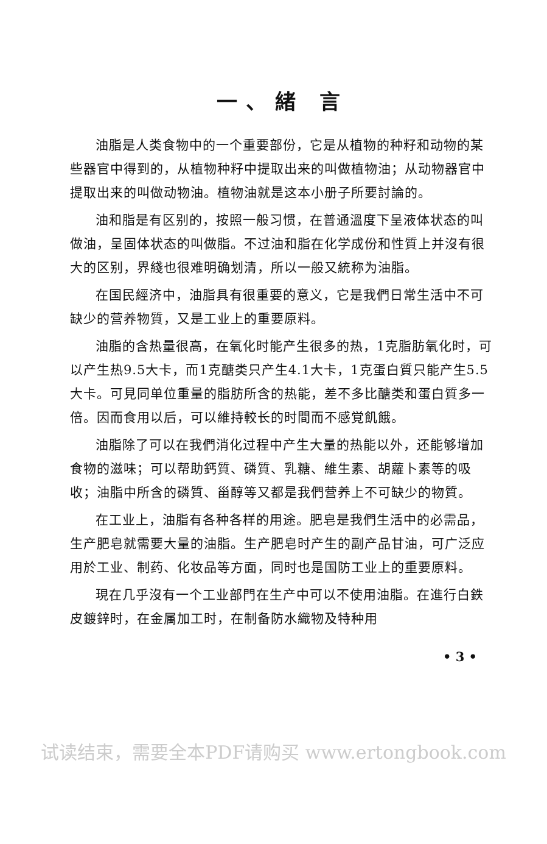一、緒 言
油脂是人类食物中的一个重要部份，它是从植物的种籽和动物的某些器官中得到的，从植物种籽中提取出来的叫做植物油；从动物器官中提取出来的叫做动物油。植物油就是这本小册子所要討論的。
油和脂是有区别的，按照一般习惯，在普通溫度下呈液体状态的叫做油，呈固体状态的叫做脂。不过油和脂在化学成份和性質上并沒有很大的区别，界綫也很难明确划清，所以一般又統称为油脂。
在国民經济中，油脂具有很重要的意义，它是我們日常生活中不可缺少的营养物質，又是工业上的重要原料。
油脂的含热量很高，在氧化时能产生很多的热，1克脂肪氧化时，可以产生热9.5大卡，而1克醣类只产生4.1大卡，1克蛋白質只能产生5.5大卡。可見同单位重量的脂肪所含的热能，差不多比醣类和蛋白質多一倍。因而食用以后，可以維持較长的时間而不感覚飢餓。
油脂除了可以在我們消化过程中产生大量的热能以外，还能够增加食物的滋味；可以帮助鈣質、磷質、乳糖、維生素、胡蘿卜素等的吸收；油脂中所含的磷質、甾醇等又都是我們营养上不可缺少的物質。
在工业上，油脂有各种各样的用途。肥皂是我們生活中的必需品，生产肥皂就需要大量的油脂。生产肥皂时产生的副产品甘油，可广泛应用於工业、制药、化妆品等方面，同时也是国防工业上的重要原料。
現在几乎沒有一个工业部門在生产中可以不使用油脂。在進行白鉄皮鍍鋅时，在金属加工时，在制备防水織物及特种用
• 3 •
试读结束，需要全本PDF请购买 www.ertongbook.com